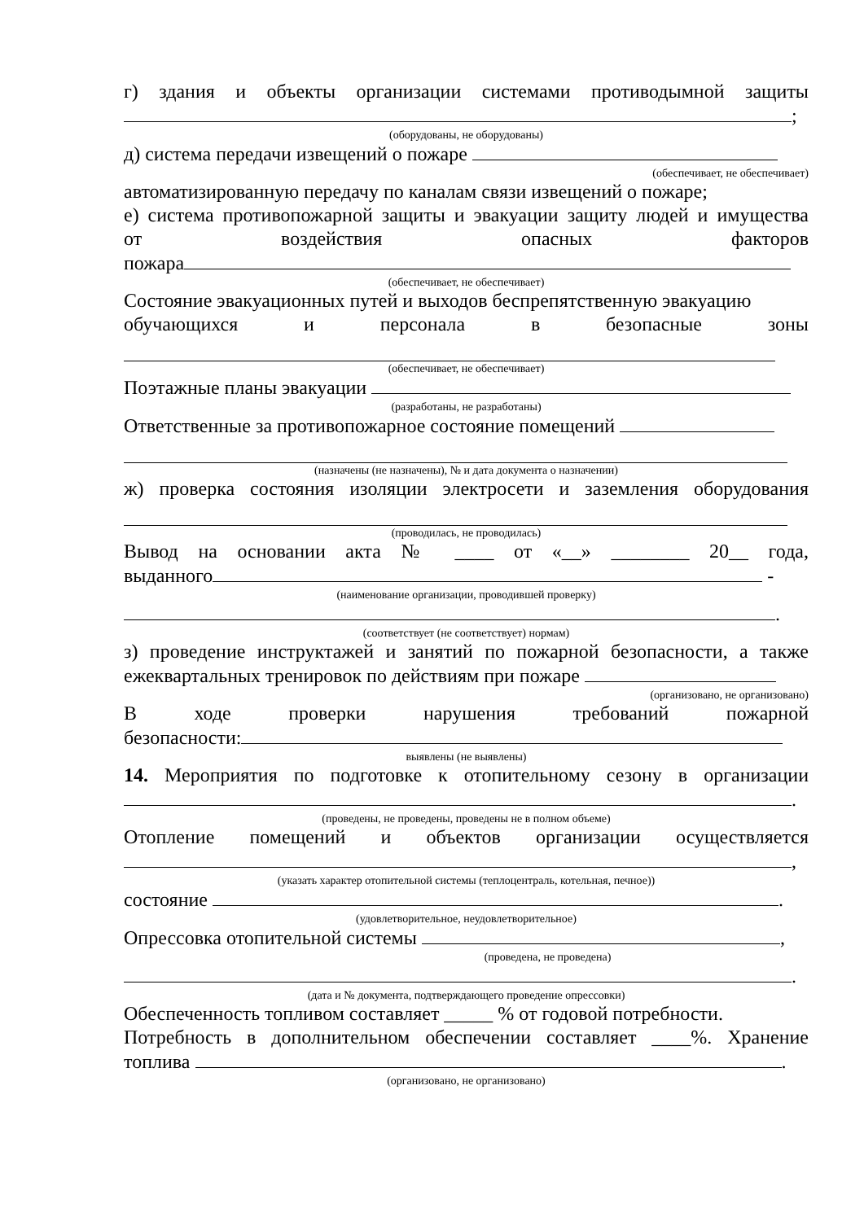г) здания и объекты организации системами противодымной защиты
;
(оборудованы, не оборудованы)
д) система передачи извещений о пожаре
(обеспечивает, не обеспечивает)
автоматизированную передачу по каналам связи извещений о пожаре;
е) система противопожарной защиты и эвакуации защиту людей и имущества
от воздействия опасных факторов
пожара
(обеспечивает, не обеспечивает)
Состояние эвакуационных путей и выходов беспрепятственную эвакуацию
обучающихся и персонала в безопасные зоны
(обеспечивает, не обеспечивает)
Поэтажные планы эвакуации
(разработаны, не разработаны)
Ответственные за противопожарное состояние помещений
(назначены (не назначены), № и дата документа о назначении)
ж) проверка состояния изоляции электросети и заземления оборудования
(проводилась, не проводилась)
Вывод на основании акта № ____ от «__» ________ 20__ года,
выданного -
(наименование организации, проводившей проверку)
.
(соответствует (не соответствует) нормам)
з) проведение инструктажей и занятий по пожарной безопасности, а также
ежеквартальных тренировок по действиям при пожаре
(организовано, не организовано)
В ходе проверки нарушения требований пожарной
безопасности:
выявлены (не выявлены)
14. Мероприятия по подготовке к отопительному сезону в организации
.
(проведены, не проведены, проведены не в полном объеме)
Отопление помещений и объектов организации осуществляется
,
(указать характер отопительной системы (теплоцентраль, котельная, печное))
состояние .
(удовлетворительное, неудовлетворительное)
Опрессовка отопительной системы ,
(проведена, не проведена)
.
(дата и № документа, подтверждающего проведение опрессовки)
Обеспеченность топливом составляет _____ % от годовой потребности.
Потребность в дополнительном обеспечении составляет ____%. Хранение
топлива .
(организовано, не организовано)